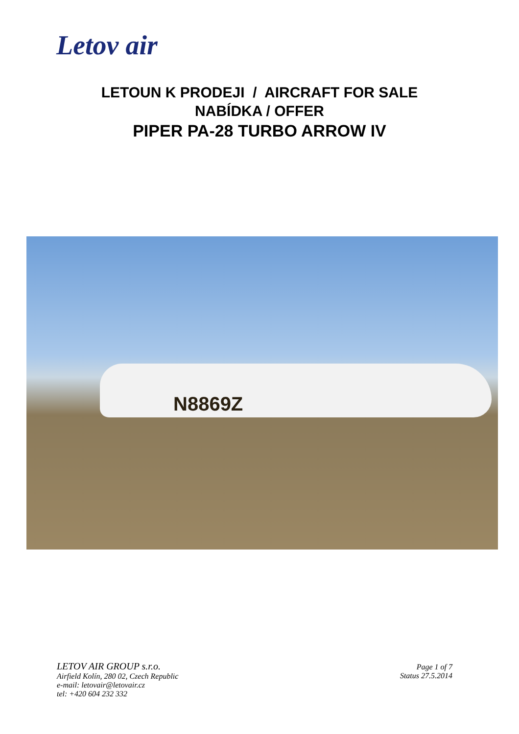Letov air
LETOUN K PRODEJI / AIRCRAFT FOR SALE
NABÍDKA / OFFER
PIPER PA-28 TURBO ARROW IV
N8869Z
LETOV AIR GROUP s.r.o.
Airfield Kolín, 280 02, Czech Republic
e-mail: letovair@letovair.cz
tel: +420 604 232 332
Page 1 of 7
Status 27.5.2014